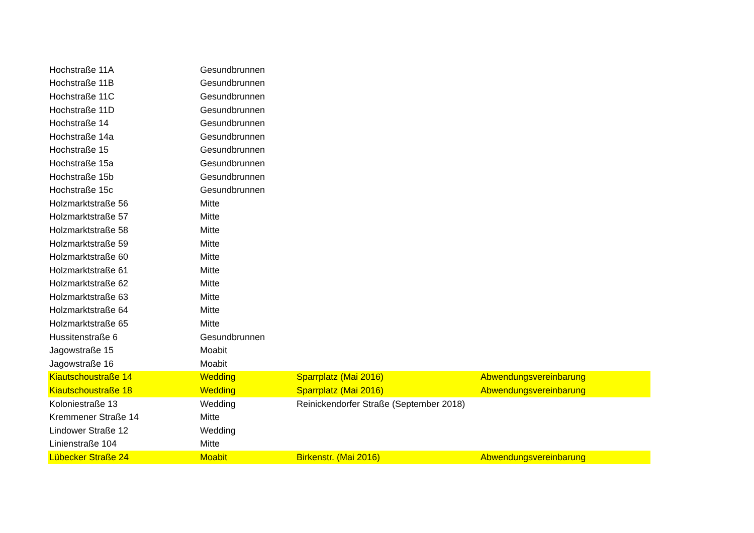| Hochstraße 11A | Gesundbrunnen | | |
| Hochstraße 11B | Gesundbrunnen | | |
| Hochstraße 11C | Gesundbrunnen | | |
| Hochstraße 11D | Gesundbrunnen | | |
| Hochstraße 14 | Gesundbrunnen | | |
| Hochstraße 14a | Gesundbrunnen | | |
| Hochstraße 15 | Gesundbrunnen | | |
| Hochstraße 15a | Gesundbrunnen | | |
| Hochstraße 15b | Gesundbrunnen | | |
| Hochstraße 15c | Gesundbrunnen | | |
| Holzmarktstraße 56 | Mitte | | |
| Holzmarktstraße 57 | Mitte | | |
| Holzmarktstraße 58 | Mitte | | |
| Holzmarktstraße 59 | Mitte | | |
| Holzmarktstraße 60 | Mitte | | |
| Holzmarktstraße 61 | Mitte | | |
| Holzmarktstraße 62 | Mitte | | |
| Holzmarktstraße 63 | Mitte | | |
| Holzmarktstraße 64 | Mitte | | |
| Holzmarktstraße 65 | Mitte | | |
| Hussitenstraße 6 | Gesundbrunnen | | |
| Jagowstraße 15 | Moabit | | |
| Jagowstraße 16 | Moabit | | |
| Kiautschoustraße 14 | Wedding | Sparrplatz (Mai 2016) | Abwendungsvereinbarung |
| Kiautschoustraße 18 | Wedding | Sparrplatz (Mai 2016) | Abwendungsvereinbarung |
| Koloniestraße 13 | Wedding | Reinickendorfer Straße (September 2018) | |
| Kremmener Straße 14 | Mitte | | |
| Lindower Straße 12 | Wedding | | |
| Linienstraße 104 | Mitte | | |
| Lübecker Straße 24 | Moabit | Birkenstr. (Mai 2016) | Abwendungsvereinbarung |